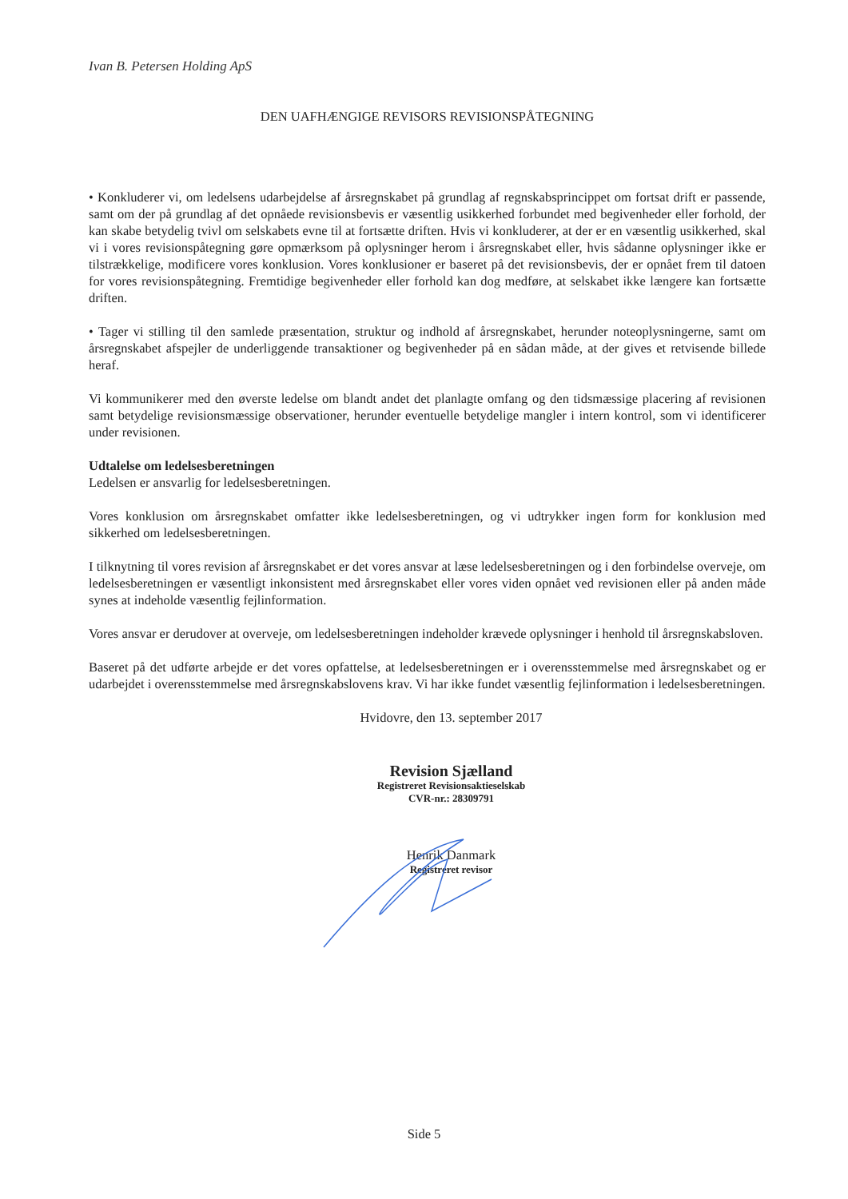Ivan B. Petersen Holding ApS
DEN UAFHÆNGIGE REVISORS REVISIONSPÅTEGNING
• Konkluderer vi, om ledelsens udarbejdelse af årsregnskabet på grundlag af regnskabsprincippet om fortsat drift er passende, samt om der på grundlag af det opnåede revisionsbevis er væsentlig usikkerhed forbundet med begivenheder eller forhold, der kan skabe betydelig tvivl om selskabets evne til at fortsætte driften. Hvis vi konkluderer, at der er en væsentlig usikkerhed, skal vi i vores revisionspåtegning gøre opmærksom på oplysninger herom i årsregnskabet eller, hvis sådanne oplysninger ikke er tilstrækkelige, modificere vores konklusion. Vores konklusioner er baseret på det revisionsbevis, der er opnået frem til datoen for vores revisionspåtegning. Fremtidige begivenheder eller forhold kan dog medføre, at selskabet ikke længere kan fortsætte driften.
• Tager vi stilling til den samlede præsentation, struktur og indhold af årsregnskabet, herunder noteoplysningerne, samt om årsregnskabet afspejler de underliggende transaktioner og begivenheder på en sådan måde, at der gives et retvisende billede heraf.
Vi kommunikerer med den øverste ledelse om blandt andet det planlagte omfang og den tidsmæssige placering af revisionen samt betydelige revisionsmæssige observationer, herunder eventuelle betydelige mangler i intern kontrol, som vi identificerer under revisionen.
Udtalelse om ledelsesberetningen
Ledelsen er ansvarlig for ledelsesberetningen.
Vores konklusion om årsregnskabet omfatter ikke ledelsesberetningen, og vi udtrykker ingen form for konklusion med sikkerhed om ledelsesberetningen.
I tilknytning til vores revision af årsregnskabet er det vores ansvar at læse ledelsesberetningen og i den forbindelse overveje, om ledelsesberetningen er væsentligt inkonsistent med årsregnskabet eller vores viden opnået ved revisionen eller på anden måde synes at indeholde væsentlig fejlinformation.
Vores ansvar er derudover at overveje, om ledelsesberetningen indeholder krævede oplysninger i henhold til årsregnskabsloven.
Baseret på det udførte arbejde er det vores opfattelse, at ledelsesberetningen er i overensstemmelse med årsregnskabet og er udarbejdet i overensstemmelse med årsregnskabslovens krav. Vi har ikke fundet væsentlig fejlinformation i ledelsesberetningen.
Hvidovre, den 13. september 2017
Revision Sjælland
Registreret Revisionsaktieselskab
CVR-nr.: 28309791
Henrik Danmark
Registreret revisor
Side 5